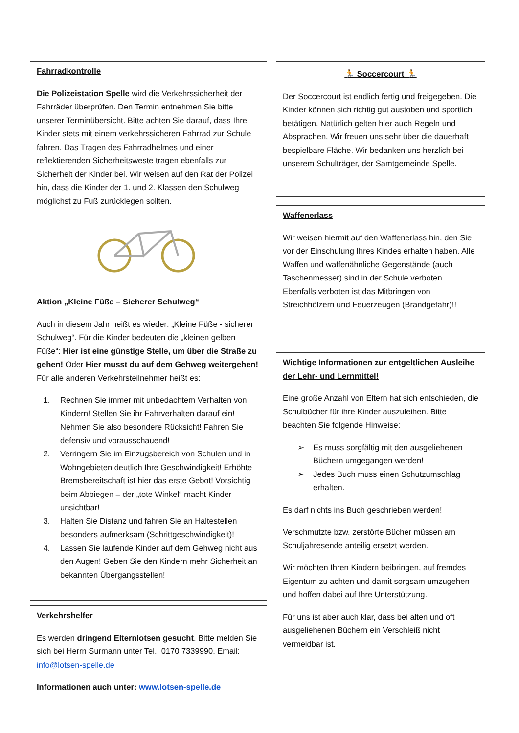Fahrradkontrolle
Die Polizeistation Spelle wird die Verkehrssicherheit der Fahrräder überprüfen. Den Termin entnehmen Sie bitte unserer Terminübersicht. Bitte achten Sie darauf, dass Ihre Kinder stets mit einem verkehrssicheren Fahrrad zur Schule fahren. Das Tragen des Fahrradhelmes und einer reflektierenden Sicherheitsweste tragen ebenfalls zur Sicherheit der Kinder bei. Wir weisen auf den Rat der Polizei hin, dass die Kinder der 1. und 2. Klassen den Schulweg möglichst zu Fuß zurücklegen sollten.
Aktion „Kleine Füße – Sicherer Schulweg“
Auch in diesem Jahr heißt es wieder: „Kleine Füße - sicherer Schulweg“. Für die Kinder bedeuten die „kleinen gelben Füße“: Hier ist eine günstige Stelle, um über die Straße zu gehen! Oder Hier musst du auf dem Gehweg weitergehen! Für alle anderen Verkehrsteilnehmer heißt es:
1. Rechnen Sie immer mit unbedachtem Verhalten von Kindern! Stellen Sie ihr Fahrverhalten darauf ein! Nehmen Sie also besondere Rücksicht! Fahren Sie defensiv und vorausschauend!
2. Verringern Sie im Einzugsbereich von Schulen und in Wohngebieten deutlich Ihre Geschwindigkeit! Erhöhte Bremsbereitschaft ist hier das erste Gebot! Vorsichtig beim Abbiegen – der „tote Winkel“ macht Kinder unsichtbar!
3. Halten Sie Distanz und fahren Sie an Haltestellen besonders aufmerksam (Schrittgeschwindigkeit)!
4. Lassen Sie laufende Kinder auf dem Gehweg nicht aus den Augen! Geben Sie den Kindern mehr Sicherheit an bekannten Übergangsstellen!
Verkehrshelfer
Es werden dringend Elternlotsen gesucht. Bitte melden Sie sich bei Herrn Surmann unter Tel.: 0170 7339990. Email: info@lotsen-spelle.de
Informationen auch unter: www.lotsen-spelle.de
🏃 Soccercourt 🏃
Der Soccercourt ist endlich fertig und freigegeben. Die Kinder können sich richtig gut austoben und sportlich betätigen. Natürlich gelten hier auch Regeln und Absprachen. Wir freuen uns sehr über die dauerhaft bespielbare Fläche. Wir bedanken uns herzlich bei unserem Schulträger, der Samtgemeinde Spelle.
Waffenerlass
Wir weisen hiermit auf den Waffenerlass hin, den Sie vor der Einschulung Ihres Kindes erhalten haben. Alle Waffen und waffenähnliche Gegenstände (auch Taschenmesser) sind in der Schule verboten. Ebenfalls verboten ist das Mitbringen von Streichhölzern und Feuerzeugen (Brandgefahr)!!
Wichtige Informationen zur entgeltlichen Ausleihe der Lehr- und Lernmittel!
Eine große Anzahl von Eltern hat sich entschieden, die Schulbücher für ihre Kinder auszuleihen. Bitte beachten Sie folgende Hinweise:
➢ Es muss sorgfältig mit den ausgeliehenen Büchern umgegangen werden!
➢ Jedes Buch muss einen Schutzumschlag erhalten.
Es darf nichts ins Buch geschrieben werden!
Verschmutzte bzw. zerstörte Bücher müssen am Schuljahresende anteilig ersetzt werden.
Wir möchten Ihren Kindern beibringen, auf fremdes Eigentum zu achten und damit sorgsam umzugehen und hoffen dabei auf Ihre Unterstützung.
Für uns ist aber auch klar, dass bei alten und oft ausgeliehenen Büchern ein Verschleiß nicht vermeidbar ist.